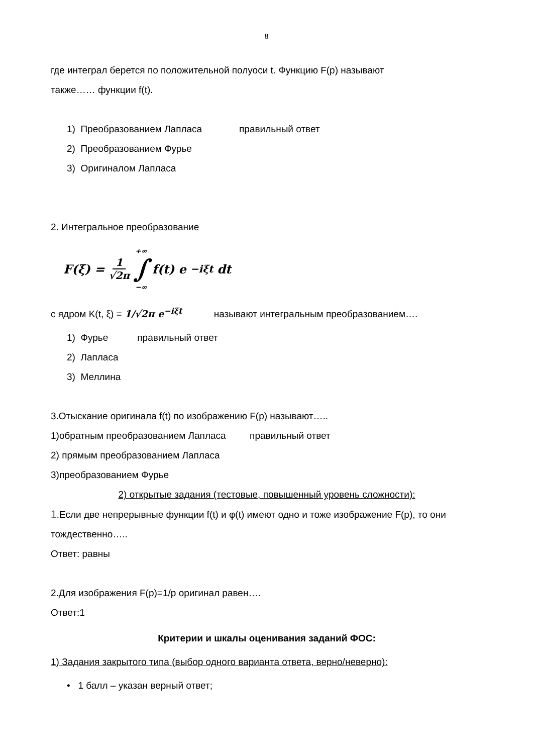8
где интеграл берется по положительной полуоси t. Функцию F(p) называют
также…… функции f(t).
1) Преобразованием Лапласа правильный ответ
2) Преобразованием Фурье
3) Оригиналом Лапласа
2. Интегральное преобразование
F(ξ) = 1 √2π +∞ ∫ −∞ f(t) e<sup>−iξt</sup> dt
с ядром K(t, ξ) = 1/√2π e<sup>−iξt</sup> называют интегральным преобразованием….
1) Фурье правильный ответ
2) Лапласа
3) Меллина
3.Отыскание оригинала f(t) по изображению F(p) называют…..
1)обратным преобразованием Лапласа правильный ответ
2) прямым преобразованием Лапласа
3)преобразованием Фурье
2) открытые задания (тестовые, повышенный уровень сложности):
1.Если две непрерывные функции f(t) и φ(t) имеют одно и тоже изображение F(p), то они
тождественно…..
Ответ: равны
2.Для изображения F(p)=1/p оригинал равен….
Ответ:1
Критерии и шкалы оценивания заданий ФОС:
1) Задания закрытого типа (выбор одного варианта ответа, верно/неверно):
• 1 балл – указан верный ответ;